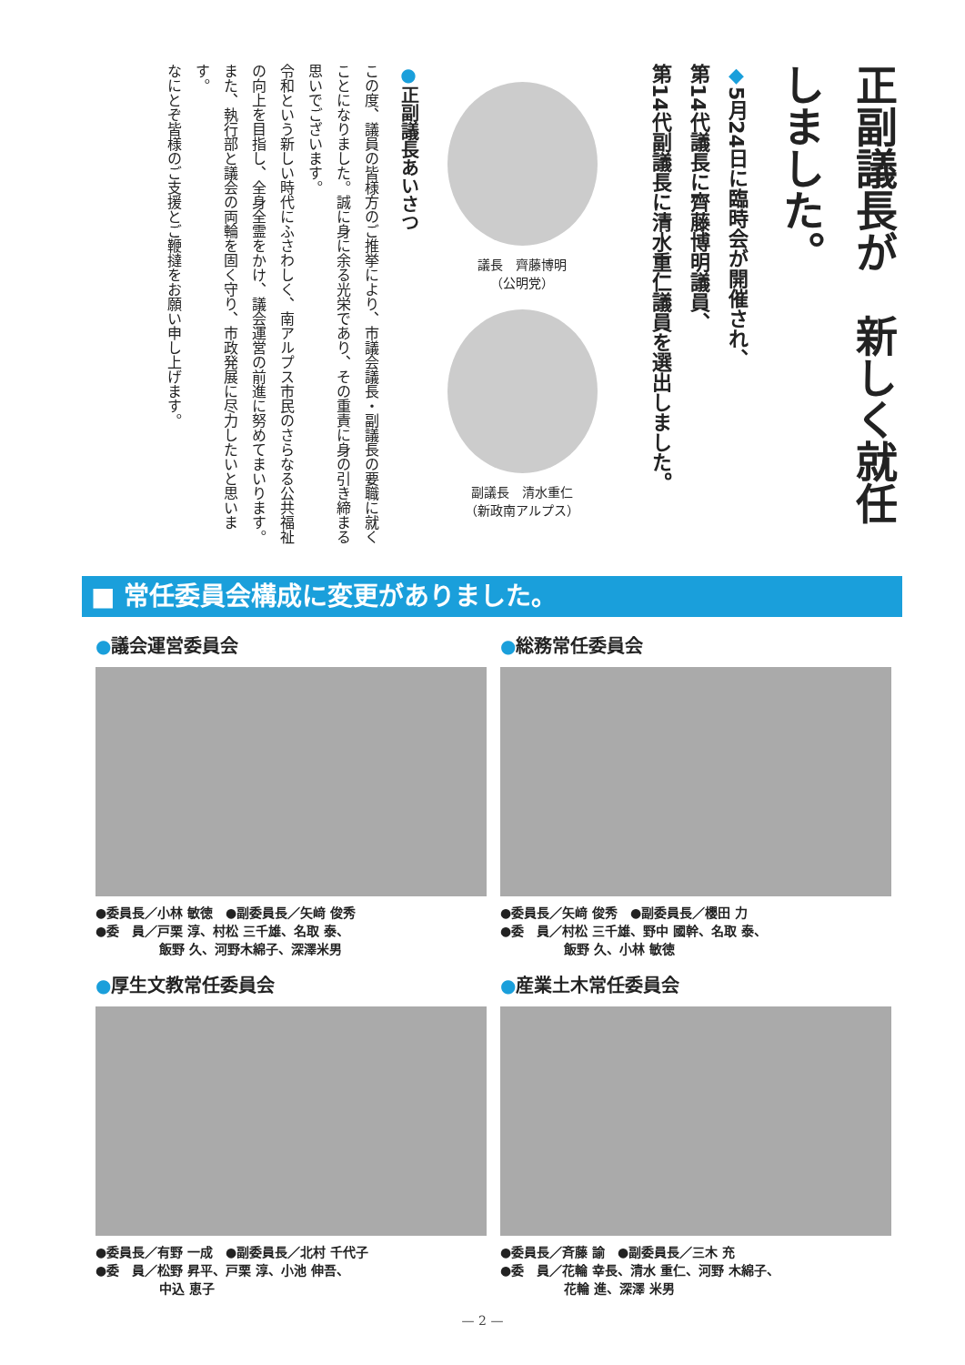正副議長が　新しく就任しました。
◆5月24日に臨時会が開催され、
第14代議長に齊藤博明議員、
第14代副議長に清水重仁議員を選出しました。
議長　齊藤博明
（公明党）
副議長　清水重仁
（新政南アルプス）
●正副議長あいさつ
この度、議員の皆様方のご推挙により、市議会議長・副議長の要職に就くことになりました。誠に身に余る光栄であり、その重責に身の引き締まる思いでございます。
令和という新しい時代にふさわしく、南アルプス市民のさらなる公共福祉の向上を目指し、全身全霊をかけ、議会運営の前進に努めてまいります。また、執行部と議会の両輪を固く守り、市政発展に尽力したいと思います。
なにとぞ皆様のご支援とご鞭撻をお願い申し上げます。
■ 常任委員会構成に変更がありました。
●議会運営委員会
●委員長／小林 敏徳　●副委員長／矢﨑 俊秀
●委　員／戸栗 淳、村松 三千雄、名取 泰、
　　　　　飯野 久、河野木綿子、深澤米男
●総務常任委員会
●委員長／矢﨑 俊秀　●副委員長／櫻田 力
●委　員／村松 三千雄、野中 國幹、名取 泰、
　　　　　飯野 久、小林 敏徳
●厚生文教常任委員会
●委員長／有野 一成　●副委員長／北村 千代子
●委　員／松野 昇平、戸栗 淳、小池 伸吾、
　　　　　中込 恵子
●産業土木常任委員会
●委員長／斉藤 諭　●副委員長／三木 充
●委　員／花輪 幸長、清水 重仁、河野 木綿子、
　　　　　花輪 進、深澤 米男
— 2 —